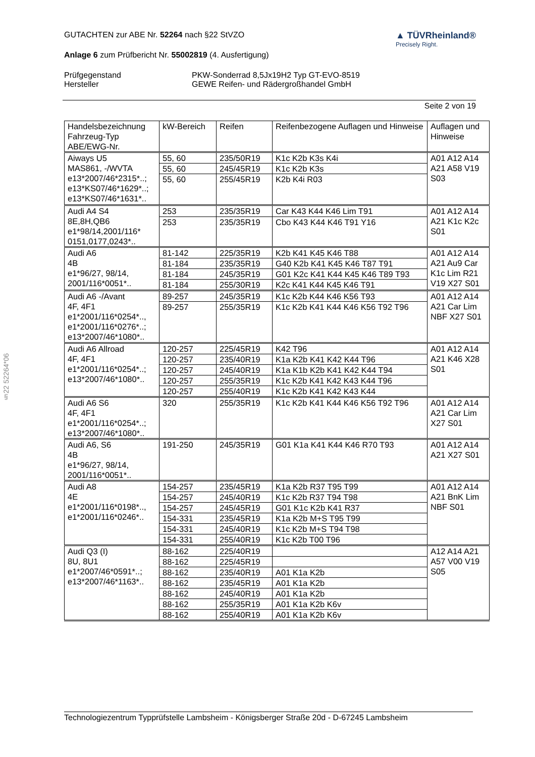§22 52264*06
GUTACHTEN zur ABE Nr. 52264 nach §22 StVZO
Anlage 6 zum Prüfbericht Nr. 55002819 (4. Ausfertigung)
▲ TÜVRheinland®
Precisely Right.
Prüfgegenstand PKW-Sonderrad 8,5Jx19H2 Typ GT-EVO-8519 Hersteller GEWE Reifen- und Rädergroßhandel GmbH
Seite 2 von 19
| Handelsbezeichnung Fahrzeug-Typ ABE/EWG-Nr. | kW-Bereich | Reifen | Reifenbezogene Auflagen und Hinweise | Auflagen und Hinweise |
| --- | --- | --- | --- | --- |
| Aiways U5 MAS861, -/WVTA e13*2007/46*2315*..; e13*KS07/46*1629*..; e13*KS07/46*1631*.. | 55, 60 | 235/50R19 | K1c K2b K3s K4i | A01 A12 A14 A21 A58 V19 S03 |
| | 55, 60 | 245/45R19 | K1c K2b K3s | |
| | 55, 60 | 255/45R19 | K2b K4i R03 | |
| Audi A4 S4 8E,8H,QB6 e1*98/14,2001/116* 0151,0177,0243*.. | 253 | 235/35R19 | Car K43 K44 K46 Lim T91 | A01 A12 A14 A21 K1c K2c S01 |
| | 253 | 235/35R19 | Cbo K43 K44 K46 T91 Y16 | |
| Audi A6 4B e1*96/27, 98/14, 2001/116*0051*.. | 81-142 | 225/35R19 | K2b K41 K45 K46 T88 | A01 A12 A14 A21 Au9 Car K1c Lim R21 V19 X27 S01 |
| | 81-184 | 235/35R19 | G40 K2b K41 K45 K46 T87 T91 | |
| | 81-184 | 245/35R19 | G01 K2c K41 K44 K45 K46 T89 T93 | |
| | 81-184 | 255/30R19 | K2c K41 K44 K45 K46 T91 | |
| Audi A6 -/Avant 4F, 4F1 e1*2001/116*0254*.., e1*2001/116*0276*..; e13*2007/46*1080*.. | 89-257 | 245/35R19 | K1c K2b K44 K46 K56 T93 | A01 A12 A14 A21 Car Lim NBF X27 S01 |
| | 89-257 | 255/35R19 | K1c K2b K41 K44 K46 K56 T92 T96 | |
| Audi A6 Allroad 4F, 4F1 e1*2001/116*0254*..; e13*2007/46*1080*.. | 120-257 | 225/45R19 | K42 T96 | A01 A12 A14 A21 K46 X28 S01 |
| | 120-257 | 235/40R19 | K1a K2b K41 K42 K44 T96 | |
| | 120-257 | 245/40R19 | K1a K1b K2b K41 K42 K44 T94 | |
| | 120-257 | 255/35R19 | K1c K2b K41 K42 K43 K44 T96 | |
| | 120-257 | 255/40R19 | K1c K2b K41 K42 K43 K44 | |
| Audi A6 S6 4F, 4F1 e1*2001/116*0254*..; e13*2007/46*1080*.. | 320 | 255/35R19 | K1c K2b K41 K44 K46 K56 T92 T96 | A01 A12 A14 A21 Car Lim X27 S01 |
| Audi A6, S6 4B e1*96/27, 98/14, 2001/116*0051*.. | 191-250 | 245/35R19 | G01 K1a K41 K44 K46 R70 T93 | A01 A12 A14 A21 X27 S01 |
| Audi A8 4E e1*2001/116*0198*.., e1*2001/116*0246*.. | 154-257 | 235/45R19 | K1a K2b R37 T95 T99 | A01 A12 A14 A21 BnK Lim NBF S01 |
| | 154-257 | 245/40R19 | K1c K2b R37 T94 T98 | |
| | 154-257 | 245/45R19 | G01 K1c K2b K41 R37 | |
| | 154-331 | 235/45R19 | K1a K2b M+S T95 T99 | |
| | 154-331 | 245/40R19 | K1c K2b M+S T94 T98 | |
| | 154-331 | 255/40R19 | K1c K2b T00 T96 | |
| Audi Q3 (I) 8U, 8U1 e1*2007/46*0591*..; e13*2007/46*1163*.. | 88-162 | 225/40R19 | | A12 A14 A21 A57 V00 V19 S05 |
| | 88-162 | 225/45R19 | | |
| | 88-162 | 235/40R19 | A01 K1a K2b | |
| | 88-162 | 235/45R19 | A01 K1a K2b | |
| | 88-162 | 245/40R19 | A01 K1a K2b | |
| | 88-162 | 255/35R19 | A01 K1a K2b K6v | |
| | 88-162 | 255/40R19 | A01 K1a K2b K6v | |
Technologiezentrum Typprüfstelle Lambsheim - Königsberger Straße 20d - D-67245 Lambsheim